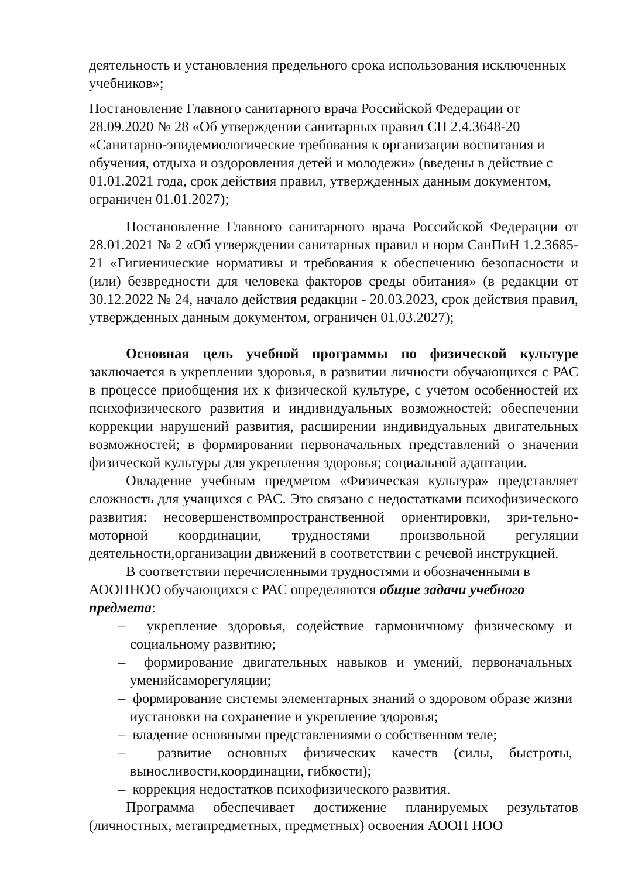деятельность и установления предельного срока использования исключенных учебников»;
Постановление Главного санитарного врача Российской Федерации от 28.09.2020 № 28 «Об утверждении санитарных правил СП 2.4.3648-20 «Санитарно-эпидемиологические требования к организации воспитания и обучения, отдыха и оздоровления детей и молодежи» (введены в действие с 01.01.2021 года, срок действия правил, утвержденных данным документом, ограничен 01.01.2027);
Постановление Главного санитарного врача Российской Федерации от 28.01.2021 № 2 «Об утверждении санитарных правил и норм СанПиН 1.2.3685-21 «Гигиенические нормативы и требования к обеспечению безопасности и (или) безвредности для человека факторов среды обитания» (в редакции от 30.12.2022 № 24, начало действия редакции - 20.03.2023, срок действия правил, утвержденных данным документом, ограничен 01.03.2027);
Основная цель учебной программы по физической культуре заключается в укреплении здоровья, в развитии личности обучающихся с РАС в процессе приобщения их к физической культуре, с учетом особенностей их психофизического развития и индивидуальных возможностей; обеспечении коррекции нарушений развития, расширении индивидуальных двигательных возможностей; в формировании первоначальных представлений о значении физической культуры для укрепления здоровья; социальной адаптации.
Овладение учебным предметом «Физическая культура» представляет сложность для учащихся с РАС. Это связано с недостатками психофизического развития: несовершенствомпространственной ориентировки, зри-тельно- моторной координации, трудностями произвольной регуляции деятельности,организации движений в соответствии с речевой инструкцией.
В соответствии перечисленными трудностями и обозначенными в АООПНОО обучающихся с РАС определяются общие задачи учебного предмета:
– укрепление здоровья, содействие гармоничному физическому и социальному развитию;
– формирование двигательных навыков и умений, первоначальных уменийсаморегуляции;
– формирование системы элементарных знаний о здоровом образе жизни иустановки на сохранение и укрепление здоровья;
– владение основными представлениями о собственном теле;
– развитие основных физических качеств (силы, быстроты, выносливости,координации, гибкости);
– коррекция недостатков психофизического развития.
Программа обеспечивает достижение планируемых результатов (личностных, метапредметных, предметных) освоения АООП НОО